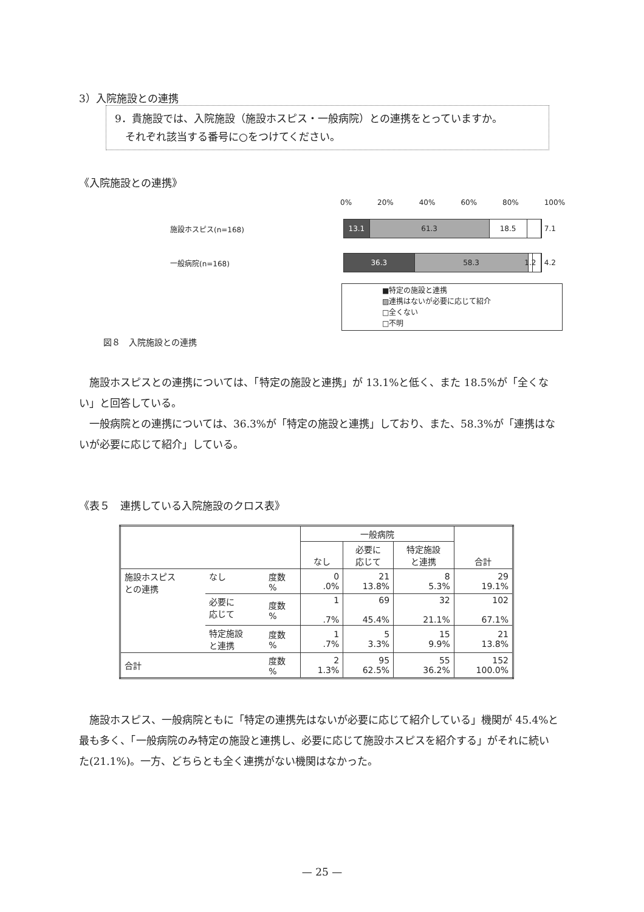3）入院施設との連携
9．貴施設では、入院施設（施設ホスピス・一般病院）との連携をとっていますか。
　それぞれ該当する番号に○をつけてください。
《入院施設との連携》
0% 20% 40% 60% 80% 100%
施設ホスピス(n=168)
13.1 61.3 18.5
7.1
一般病院(n=168)
36.3 58.3 1.2
4.2
■特定の施設と連携
▨連携はないが必要に応じて紹介
□全くない
□不明
図８　入院施設との連携
施設ホスピスとの連携については、「特定の施設と連携」が 13.1%と低く、また 18.5%が「全くない」と回答している。
一般病院との連携については、36.3%が「特定の施設と連携」しており、また、58.3%が「連携はないが必要に応じて紹介」している。
《表５　連携している入院施設のクロス表》
| | | | 一般病院 | | | 合計 |
| --- | --- | --- | --- | --- | --- | --- |
| | | | なし | 必要に 応じて | 特定施設 と連携 | |
| 施設ホスピス との連携 | なし | 度数 % | 0 .0% | 21 13.8% | 8 5.3% | 29 19.1% |
| | 必要に 応じて | 度数 % | 1 .7% | 69 45.4% | 32 21.1% | 102 67.1% |
| | 特定施設 と連携 | 度数 % | 1 .7% | 5 3.3% | 15 9.9% | 21 13.8% |
| 合計 | | 度数 % | 2 1.3% | 95 62.5% | 55 36.2% | 152 100.0% |
施設ホスピス、一般病院ともに「特定の連携先はないが必要に応じて紹介している」機関が 45.4%と最も多く、「一般病院のみ特定の施設と連携し、必要に応じて施設ホスピスを紹介する」がそれに続いた(21.1%)。一方、どちらとも全く連携がない機関はなかった。
— 25 —